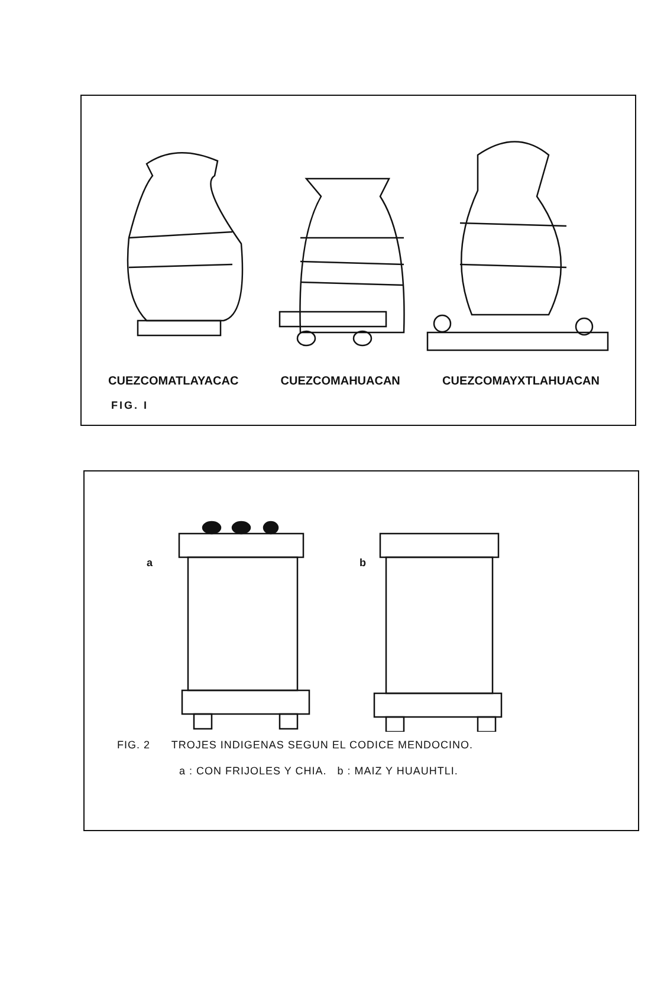CUEZCOMATLAYACAC CUEZCOMAHUACAN CUEZCOMAYXTLAHUACAN
FIG. I
a
b
FIG. 2 TROJES INDIGENAS SEGUN EL CODICE MENDOCINO.
a : CON FRIJOLES Y CHIA. b : MAIZ Y HUAUHTLI.